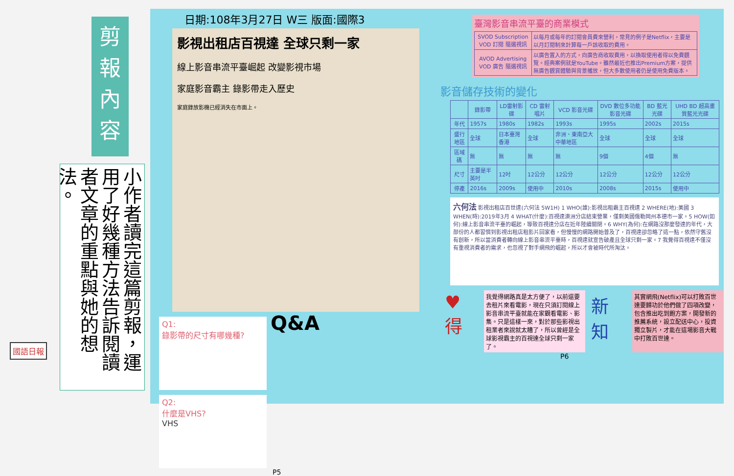剪
報
內
容
小作者讀完這篇剪報，運用了好幾種方法告訴閱讀者文章的重點與她的想法。
日期:108年3月27日 W三 版面:國際3
影視出租店百視達 全球只剩一家
線上影音串流平臺崛起 改變影視市場
家庭影音霸主 錄影帶走入歷史
家庭錄放影機已經消失在市面上。
Q1:
錄影帶的尺寸有哪幾種?
Q&A
Q2:
什麼是VHS?
VHS
P5
臺灣影音串流平臺的商業模式
| SVOD Subscription VOD 訂閱 隨選視訊 | 以每月或每年的訂閱會員費來營利，常見的例子是Netflix，主要是以月訂閱制來計算每一戶該收取的費用。 |
| AVOD Advertising VOD 廣告 隨選視訊 | 以廣告置入的方式，向廣告商收取費用，以換取使用者得以免費觀覽。經典案例就是YouTube。雖然最近也推出Premium方案，提供無廣告觀賞體驗與背景播放，但大多數使用者仍是使用免費版本。 |
影音儲存技術的變化
| | 錄影帶 | LD雷射影碟 | CD 雷射唱片 | VCD 影音光碟 | DVD 數位多功能影音光碟 | BD 藍光光碟 | UHD BD 超高畫質藍光光碟 |
| --- | --- | --- | --- | --- | --- | --- | --- |
| 年代 | 1957s | 1980s | 1982s | 1993s | 1995s | 2002s | 2015s |
| 盛行地區 | 全球 | 日本臺灣香港 | 全球 | 非洲、東南亞大中華地區 | 全球 | 全球 | 全球 |
| 區域碼 | 無 | 無 | 無 | 無 | 9個 | 4個 | 無 |
| 尺寸 | 主要是半英吋 | 12吋 | 12公分 | 12公分 | 12公分 | 12公分 | 12公分 |
| 停產 | 2016s | 2009s | 使用中 | 2010s | 2008s | 2015s | 使用中 |
六何法 影視出租店百世達(六何法 5W1H) 1 WHO(誰):影視出租霸主百視達 2 WHERE(地):美國 3 WHEN(時):2019年3月 4 WHAT(什麼):百視達澳洲分店結束營業，僅剩美國俄勒岡州本德市一家。5 HOW(如何):線上影音串流平臺的崛起，導致百視達分店在近年陸續關閉。6 WHY(為何):在網路沒那麼發達的年代，大部份的人都習慣到影視出租店租影片回家看，但慢慢的網路開始普及了，百視達卻忽略了這一點，依然守舊沒有創新，所以當消費者轉向線上影音串流平臺時，百視達就宣告破產且全球只剩一家。7 我覺得百視達不僅沒有重視消費者的需求，也忽視了對手網飛的崛起，所以才會被時代所淘汰。
♥得
我覺得網路真是太方便了，以前還要去租片來看電影，現在只須訂閱線上影音串流平臺就能在家觀看電影、影集。只是這樣一來，對於那些影視出租業者來說就太糟了，所以曾經是全球影視霸主的百視達全球只剩一家了。
新知
其實網飛(Netflix)可以打敗百世達要歸功於他們做了四項改變，包含推出吃到飽方案，開發新的推薦系統，設立配送中心，投資獨立製片，才能在這場影音大戰中打敗百世達。
P6
國語日報